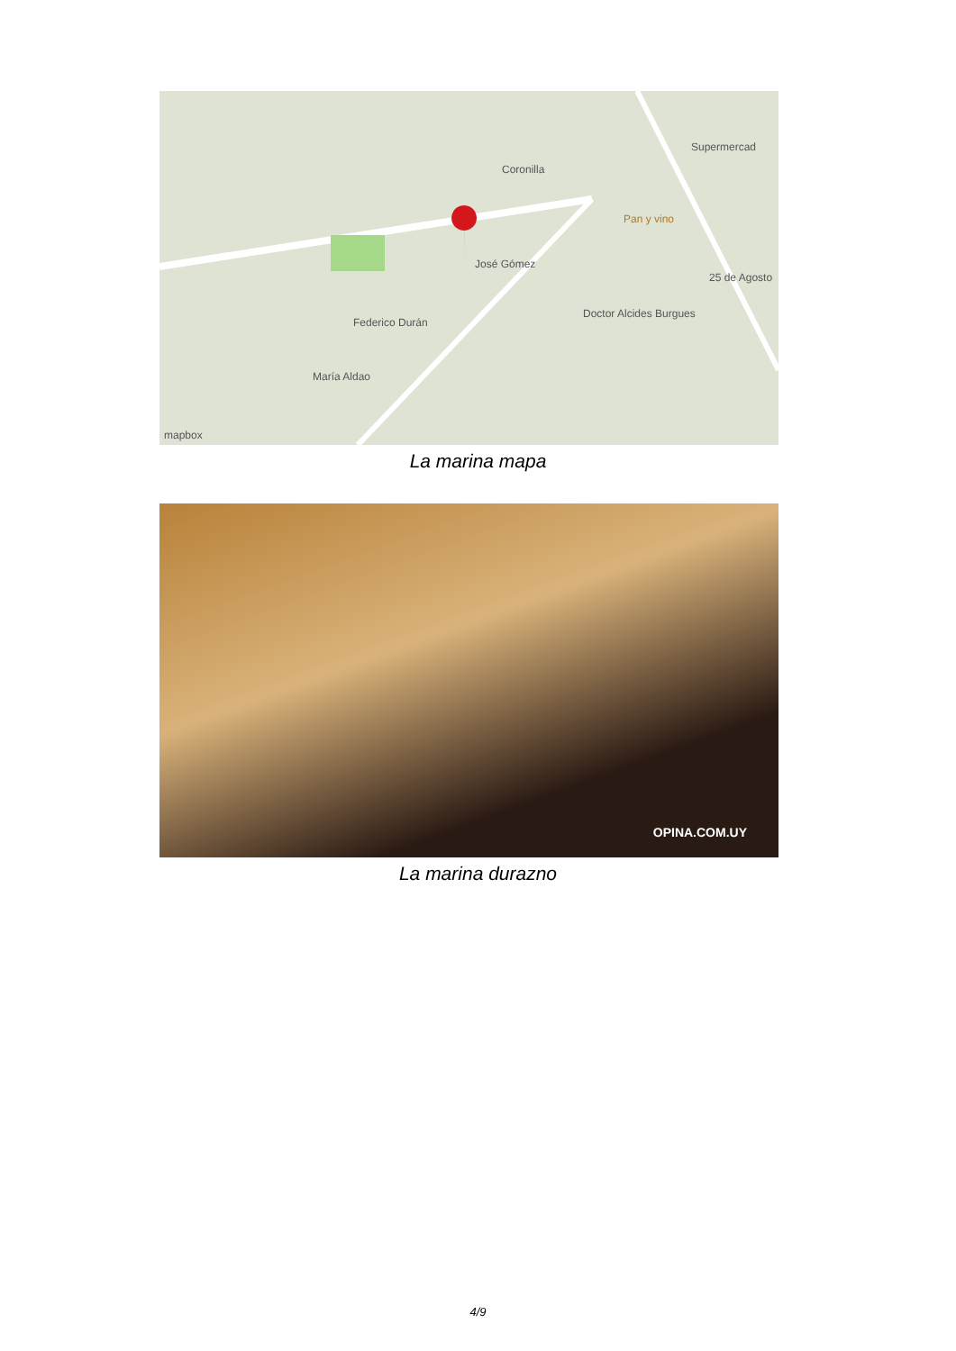Supermercad
Pan y vino
Coronilla
José Gómez
Federico Durán
María Aldao
Doctor Alcides Burgues
25 de Agosto
mapbox
La marina mapa
OPINA.COM.UY
La marina durazno
4/9